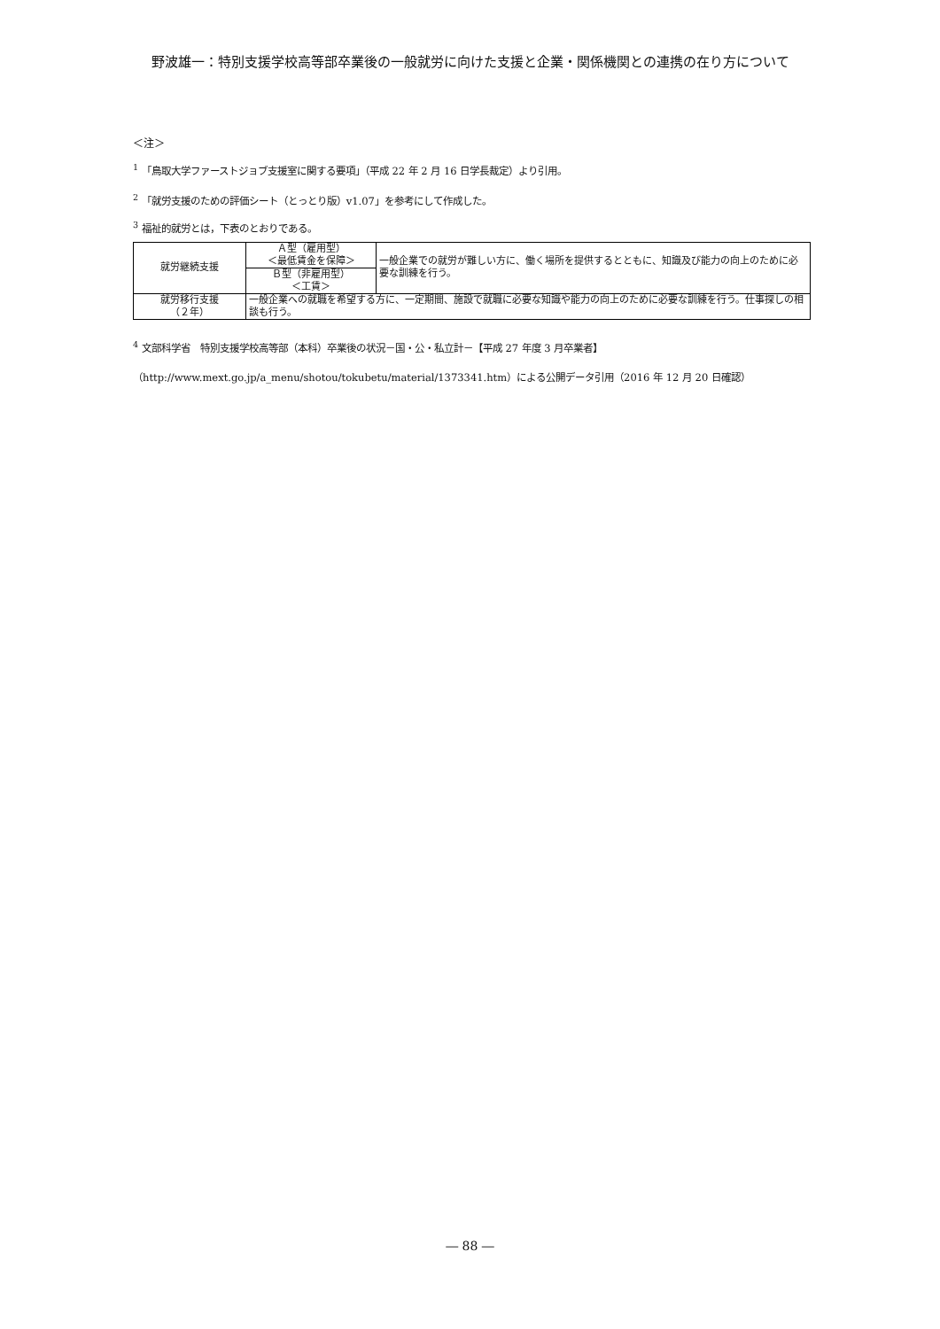野波雄一：特別支援学校高等部卒業後の一般就労に向けた支援と企業・関係機関との連携の在り方について
＜注＞
<sup>1</sup> 「鳥取大学ファーストジョブ支援室に関する要項」（平成 22 年 2 月 16 日学長裁定）より引用。
<sup>2</sup> 「就労支援のための評価シート（とっとり版）v1.07」を参考にして作成した。
<sup>3</sup> 福祉的就労とは，下表のとおりである。
| 就労継続支援 | Ａ型（雇用型） ＜最低賃金を保障＞ | 一般企業での就労が難しい方に、働く場所を提供するとともに、知識及び能力の向上のために必要な訓練を行う。 |
| | Ｂ型（非雇用型） ＜工賃＞ | |
| 就労移行支援 （２年） | 一般企業への就職を希望する方に、一定期間、施設で就職に必要な知識や能力の向上のために必要な訓練を行う。仕事探しの相談も行う。 | |
<sup>4</sup> 文部科学省　特別支援学校高等部（本科）卒業後の状況－国・公・私立計－【平成 27 年度 3 月卒業者】
（http://www.mext.go.jp/a_menu/shotou/tokubetu/material/1373341.htm）による公開データ引用（2016 年 12 月 20 日確認）
― 88 ―